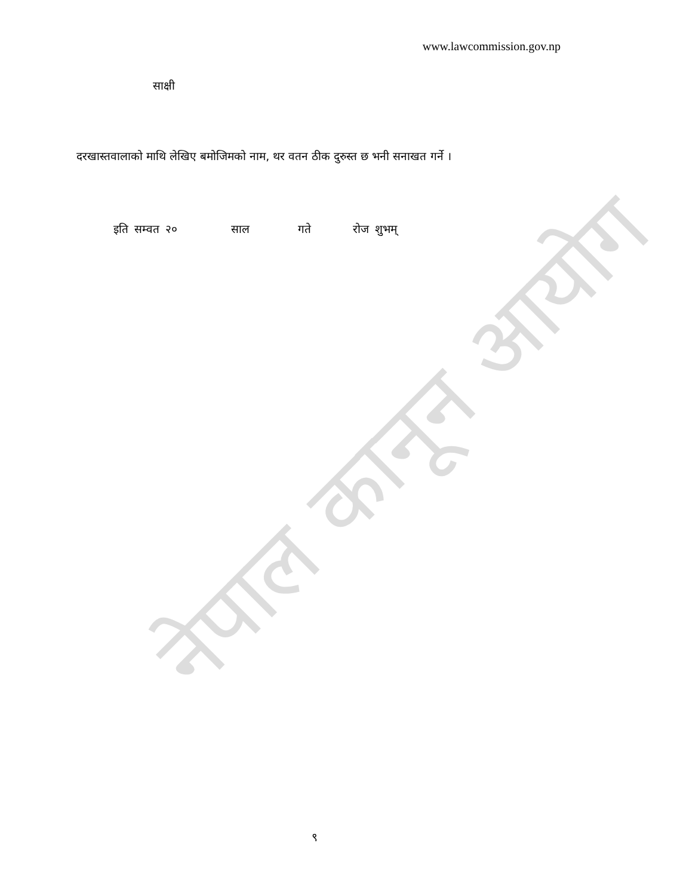नेपाल कानून आयोग
www.lawcommission.gov.np
साक्षी
दरखास्तवालाको माथि लेखिए बमोजिमको नाम, थर वतन ठीक दुरुस्त छ भनी सनाखत गर्ने ।
इति सम्वत २० साल गते रोज शुभम्
९